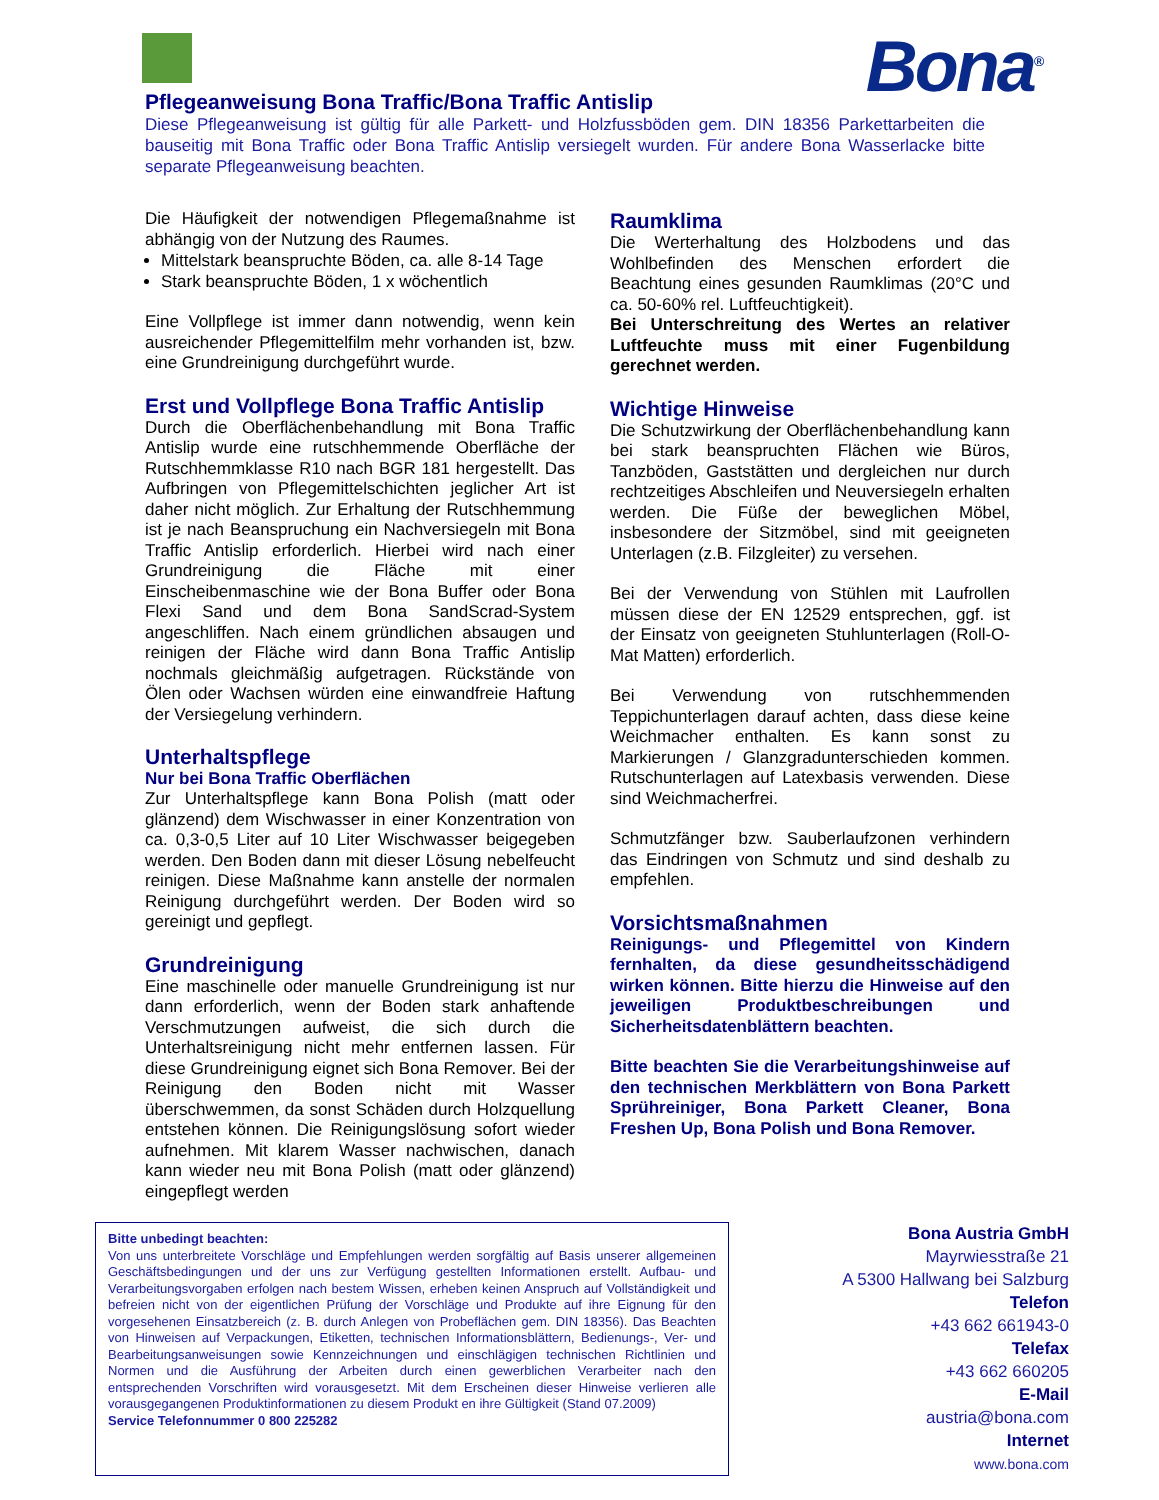Bona<sup>®</sup>
Pflegeanweisung Bona Traffic/Bona Traffic Antislip
Diese Pflegeanweisung ist gültig für alle Parkett- und Holzfussböden gem. DIN 18356 Parkettarbeiten die bauseitig mit Bona Traffic oder Bona Traffic Antislip versiegelt wurden. Für andere Bona Wasserlacke bitte separate Pflegeanweisung beachten.
Die Häufigkeit der notwendigen Pflegemaßnahme ist abhängig von der Nutzung des Raumes.
Mittelstark beanspruchte Böden, ca. alle 8-14 Tage
Stark beanspruchte Böden, 1 x wöchentlich
Eine Vollpflege ist immer dann notwendig, wenn kein ausreichender Pflegemittelfilm mehr vorhanden ist, bzw. eine Grundreinigung durchgeführt wurde.
Erst und Vollpflege Bona Traffic Antislip
Durch die Oberflächenbehandlung mit Bona Traffic Antislip wurde eine rutschhemmende Oberfläche der Rutschhemmklasse R10 nach BGR 181 hergestellt. Das Aufbringen von Pflegemittelschichten jeglicher Art ist daher nicht möglich. Zur Erhaltung der Rutschhemmung ist je nach Beanspruchung ein Nachversiegeln mit Bona Traffic Antislip erforderlich. Hierbei wird nach einer Grundreinigung die Fläche mit einer Einscheibenmaschine wie der Bona Buffer oder Bona Flexi Sand und dem Bona SandScrad-System angeschliffen. Nach einem gründlichen absaugen und reinigen der Fläche wird dann Bona Traffic Antislip nochmals gleichmäßig aufgetragen. Rückstände von Ölen oder Wachsen würden eine einwandfreie Haftung der Versiegelung verhindern.
Unterhaltspflege
Nur bei Bona Traffic Oberflächen
Zur Unterhaltspflege kann Bona Polish (matt oder glänzend) dem Wischwasser in einer Konzentration von ca. 0,3-0,5 Liter auf 10 Liter Wischwasser beigegeben werden. Den Boden dann mit dieser Lösung nebelfeucht reinigen. Diese Maßnahme kann anstelle der normalen Reinigung durchgeführt werden. Der Boden wird so gereinigt und gepflegt.
Grundreinigung
Eine maschinelle oder manuelle Grundreinigung ist nur dann erforderlich, wenn der Boden stark anhaftende Verschmutzungen aufweist, die sich durch die Unterhaltsreinigung nicht mehr entfernen lassen. Für diese Grundreinigung eignet sich Bona Remover. Bei der Reinigung den Boden nicht mit Wasser überschwemmen, da sonst Schäden durch Holzquellung entstehen können. Die Reinigungslösung sofort wieder aufnehmen. Mit klarem Wasser nachwischen, danach kann wieder neu mit Bona Polish (matt oder glänzend) eingepflegt werden
Raumklima
Die Werterhaltung des Holzbodens und das Wohlbefinden des Menschen erfordert die Beachtung eines gesunden Raumklimas (20°C und ca. 50-60% rel. Luftfeuchtigkeit).
Bei Unterschreitung des Wertes an relativer Luftfeuchte muss mit einer Fugenbildung gerechnet werden.
Wichtige Hinweise
Die Schutzwirkung der Oberflächenbehandlung kann bei stark beanspruchten Flächen wie Büros, Tanzböden, Gaststätten und dergleichen nur durch rechtzeitiges Abschleifen und Neuversiegeln erhalten werden. Die Füße der beweglichen Möbel, insbesondere der Sitzmöbel, sind mit geeigneten Unterlagen (z.B. Filzgleiter) zu versehen.
Bei der Verwendung von Stühlen mit Laufrollen müssen diese der EN 12529 entsprechen, ggf. ist der Einsatz von geeigneten Stuhlunterlagen (Roll-O-Mat Matten) erforderlich.
Bei Verwendung von rutschhemmenden Teppichunterlagen darauf achten, dass diese keine Weichmacher enthalten. Es kann sonst zu Markierungen / Glanzgradunterschieden kommen. Rutschunterlagen auf Latexbasis verwenden. Diese sind Weichmacherfrei.
Schmutzfänger bzw. Sauberlaufzonen verhindern das Eindringen von Schmutz und sind deshalb zu empfehlen.
Vorsichtsmaßnahmen
Reinigungs- und Pflegemittel von Kindern fernhalten, da diese gesundheitsschädigend wirken können. Bitte hierzu die Hinweise auf den jeweiligen Produktbeschreibungen und Sicherheitsdatenblättern beachten.
Bitte beachten Sie die Verarbeitungshinweise auf den technischen Merkblättern von Bona Parkett Sprühreiniger, Bona Parkett Cleaner, Bona Freshen Up, Bona Polish und Bona Remover.
Bitte unbedingt beachten:
Von uns unterbreitete Vorschläge und Empfehlungen werden sorgfältig auf Basis unserer allgemeinen Geschäftsbedingungen und der uns zur Verfügung gestellten Informationen erstellt. Aufbau- und Verarbeitungsvorgaben erfolgen nach bestem Wissen, erheben keinen Anspruch auf Vollständigkeit und befreien nicht von der eigentlichen Prüfung der Vorschläge und Produkte auf ihre Eignung für den vorgesehenen Einsatzbereich (z. B. durch Anlegen von Probeflächen gem. DIN 18356). Das Beachten von Hinweisen auf Verpackungen, Etiketten, technischen Informationsblättern, Bedienungs-, Ver- und Bearbeitungsanweisungen sowie Kennzeichnungen und einschlägigen technischen Richtlinien und Normen und die Ausführung der Arbeiten durch einen gewerblichen Verarbeiter nach den entsprechenden Vorschriften wird vorausgesetzt. Mit dem Erscheinen dieser Hinweise verlieren alle vorausgegangenen Produktinformationen zu diesem Produkt en ihre Gültigkeit (Stand 07.2009)
Service Telefonnummer 0 800 225282
Bona Austria GmbH
Mayrwiesstraße 21
A 5300 Hallwang bei Salzburg
Telefon
+43 662 661943-0
Telefax
+43 662 660205
E-Mail
austria@bona.com
Internet
www.bona.com